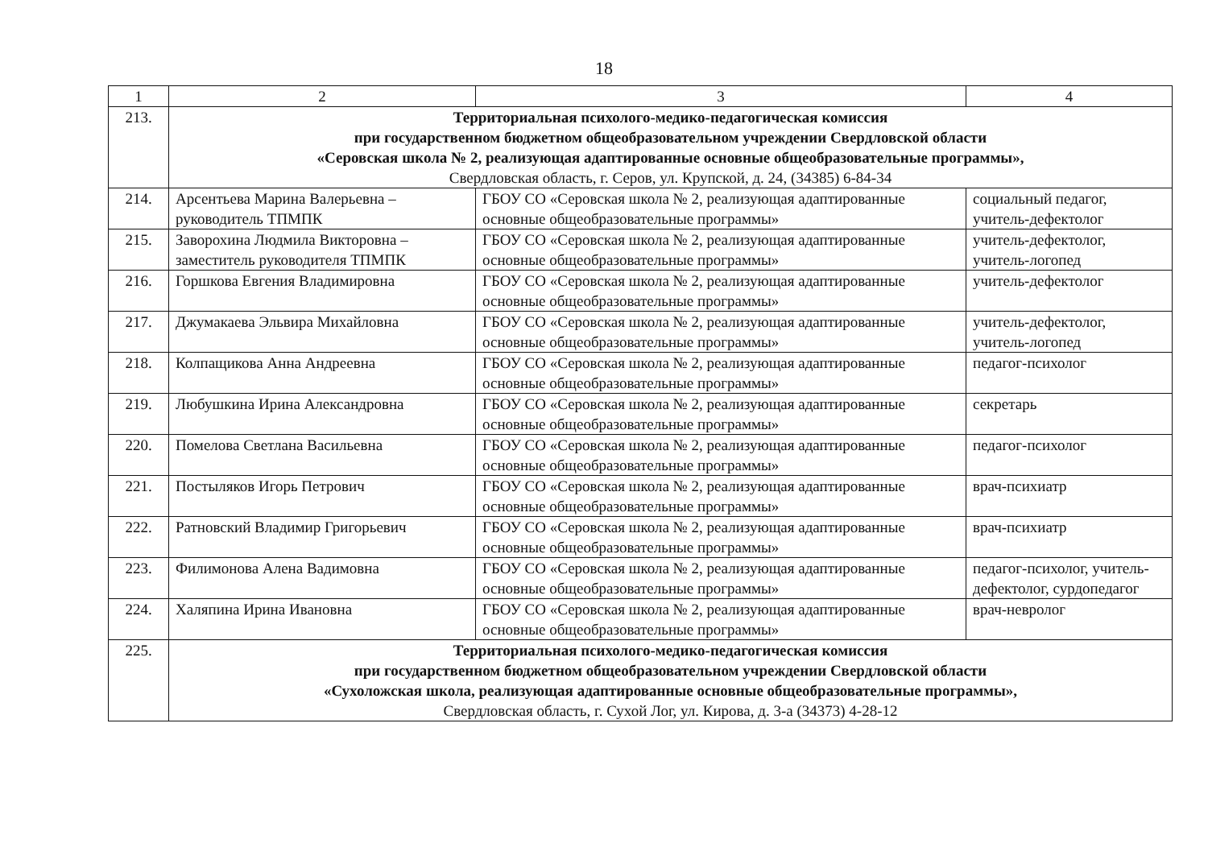18
| 1 | 2 | 3 | 4 |
| --- | --- | --- | --- |
| 213. | Территориальная психолого-медико-педагогическая комиссия при государственном бюджетном общеобразовательном учреждении Свердловской области «Серовская школа № 2, реализующая адаптированные основные общеобразовательные программы», Свердловская область, г. Серов, ул. Крупской, д. 24, (34385) 6-84-34 | | |
| 214. | Арсентьева Марина Валерьевна – руководитель ТПМПК | ГБОУ СО «Серовская школа № 2, реализующая адаптированные основные общеобразовательные программы» | социальный педагог, учитель-дефектолог |
| 215. | Заворохина Людмила Викторовна – заместитель руководителя ТПМПК | ГБОУ СО «Серовская школа № 2, реализующая адаптированные основные общеобразовательные программы» | учитель-дефектолог, учитель-логопед |
| 216. | Горшкова Евгения Владимировна | ГБОУ СО «Серовская школа № 2, реализующая адаптированные основные общеобразовательные программы» | учитель-дефектолог |
| 217. | Джумакаева Эльвира Михайловна | ГБОУ СО «Серовская школа № 2, реализующая адаптированные основные общеобразовательные программы» | учитель-дефектолог, учитель-логопед |
| 218. | Колпащикова Анна Андреевна | ГБОУ СО «Серовская школа № 2, реализующая адаптированные основные общеобразовательные программы» | педагог-психолог |
| 219. | Любушкина Ирина Александровна | ГБОУ СО «Серовская школа № 2, реализующая адаптированные основные общеобразовательные программы» | секретарь |
| 220. | Помелова Светлана Васильевна | ГБОУ СО «Серовская школа № 2, реализующая адаптированные основные общеобразовательные программы» | педагог-психолог |
| 221. | Постыляков Игорь Петрович | ГБОУ СО «Серовская школа № 2, реализующая адаптированные основные общеобразовательные программы» | врач-психиатр |
| 222. | Ратновский Владимир Григорьевич | ГБОУ СО «Серовская школа № 2, реализующая адаптированные основные общеобразовательные программы» | врач-психиатр |
| 223. | Филимонова Алена Вадимовна | ГБОУ СО «Серовская школа № 2, реализующая адаптированные основные общеобразовательные программы» | педагог-психолог, учитель-дефектолог, сурдопедагог |
| 224. | Халяпина Ирина Ивановна | ГБОУ СО «Серовская школа № 2, реализующая адаптированные основные общеобразовательные программы» | врач-невролог |
| 225. | Территориальная психолого-медико-педагогическая комиссия при государственном бюджетном общеобразовательном учреждении Свердловской области «Сухоложская школа, реализующая адаптированные основные общеобразовательные программы», Свердловская область, г. Сухой Лог, ул. Кирова, д. 3-а (34373) 4-28-12 | | |